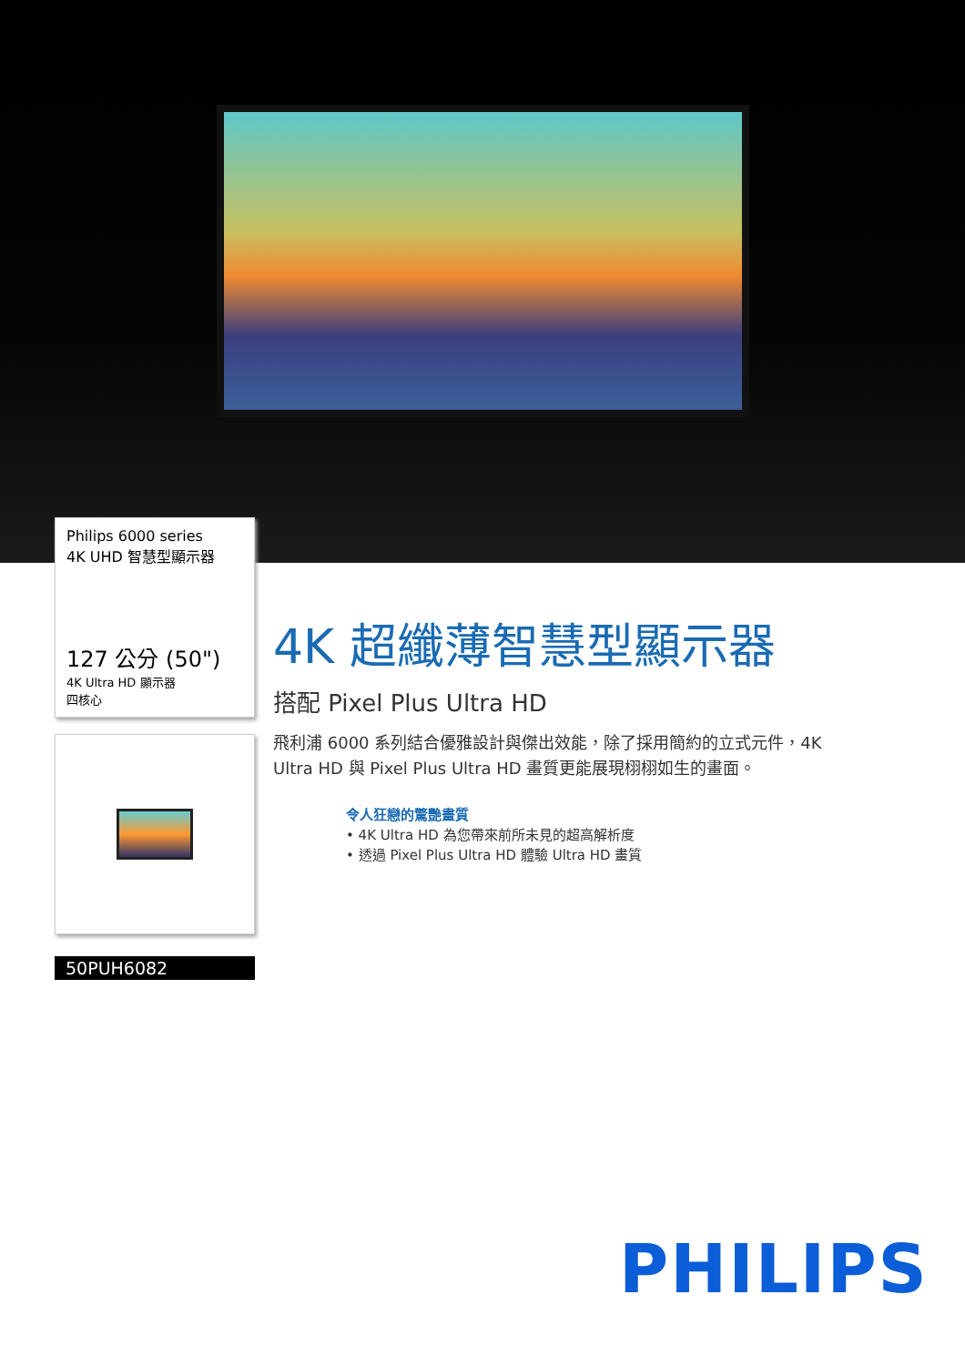Philips 6000 series
4K UHD 智慧型顯示器
127 公分 (50")
4K Ultra HD 顯示器
四核心
50PUH6082
4K 超纖薄智慧型顯示器
搭配 Pixel Plus Ultra HD
飛利浦 6000 系列結合優雅設計與傑出效能，除了採用簡約的立式元件，4K Ultra HD 與 Pixel Plus Ultra HD 畫質更能展現栩栩如生的畫面。
令人狂戀的驚艷畫質
• 4K Ultra HD 為您帶來前所未見的超高解析度
• 透過 Pixel Plus Ultra HD 體驗 Ultra HD 畫質
PHILIPS